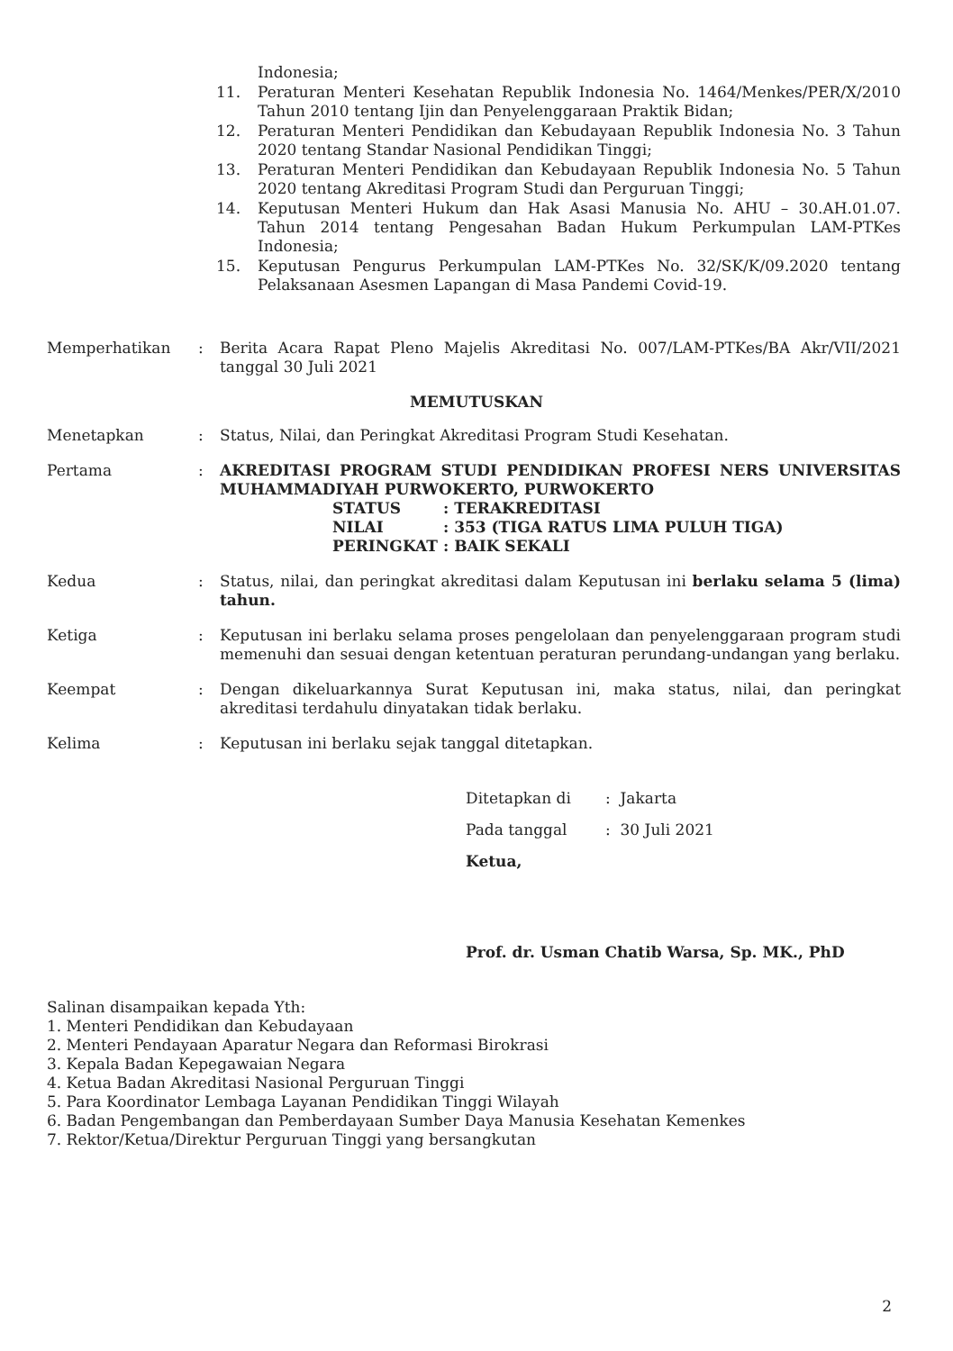Indonesia;
11. Peraturan Menteri Kesehatan Republik Indonesia No. 1464/Menkes/PER/X/2010 Tahun 2010 tentang Ijin dan Penyelenggaraan Praktik Bidan;
12. Peraturan Menteri Pendidikan dan Kebudayaan Republik Indonesia No. 3 Tahun 2020 tentang Standar Nasional Pendidikan Tinggi;
13. Peraturan Menteri Pendidikan dan Kebudayaan Republik Indonesia No. 5 Tahun 2020 tentang Akreditasi Program Studi dan Perguruan Tinggi;
14. Keputusan Menteri Hukum dan Hak Asasi Manusia No. AHU – 30.AH.01.07. Tahun 2014 tentang Pengesahan Badan Hukum Perkumpulan LAM-PTKes Indonesia;
15. Keputusan Pengurus Perkumpulan LAM-PTKes No. 32/SK/K/09.2020 tentang Pelaksanaan Asesmen Lapangan di Masa Pandemi Covid-19.
Memperhatikan: Berita Acara Rapat Pleno Majelis Akreditasi No. 007/LAM-PTKes/BA Akr/VII/2021 tanggal 30 Juli 2021
MEMUTUSKAN
Menetapkan: Status, Nilai, dan Peringkat Akreditasi Program Studi Kesehatan.
Pertama: AKREDITASI PROGRAM STUDI PENDIDIKAN PROFESI NERS UNIVERSITAS MUHAMMADIYAH PURWOKERTO, PURWOKERTO
| STATUS | : | TERAKREDITASI |
| NILAI | : | 353 (TIGA RATUS LIMA PULUH TIGA) |
| PERINGKAT | : | BAIK SEKALI |
Kedua: Status, nilai, dan peringkat akreditasi dalam Keputusan ini berlaku selama 5 (lima) tahun.
Ketiga: Keputusan ini berlaku selama proses pengelolaan dan penyelenggaraan program studi memenuhi dan sesuai dengan ketentuan peraturan perundang-undangan yang berlaku.
Keempat: Dengan dikeluarkannya Surat Keputusan ini, maka status, nilai, dan peringkat akreditasi terdahulu dinyatakan tidak berlaku.
Kelima: Keputusan ini berlaku sejak tanggal ditetapkan.
Ditetapkan di: Jakarta
Pada tanggal: 30 Juli 2021
Ketua,
Prof. dr. Usman Chatib Warsa, Sp. MK., PhD
Salinan disampaikan kepada Yth:
1. Menteri Pendidikan dan Kebudayaan
2. Menteri Pendayaan Aparatur Negara dan Reformasi Birokrasi
3. Kepala Badan Kepegawaian Negara
4. Ketua Badan Akreditasi Nasional Perguruan Tinggi
5. Para Koordinator Lembaga Layanan Pendidikan Tinggi Wilayah
6. Badan Pengembangan dan Pemberdayaan Sumber Daya Manusia Kesehatan Kemenkes
7. Rektor/Ketua/Direktur Perguruan Tinggi yang bersangkutan
2